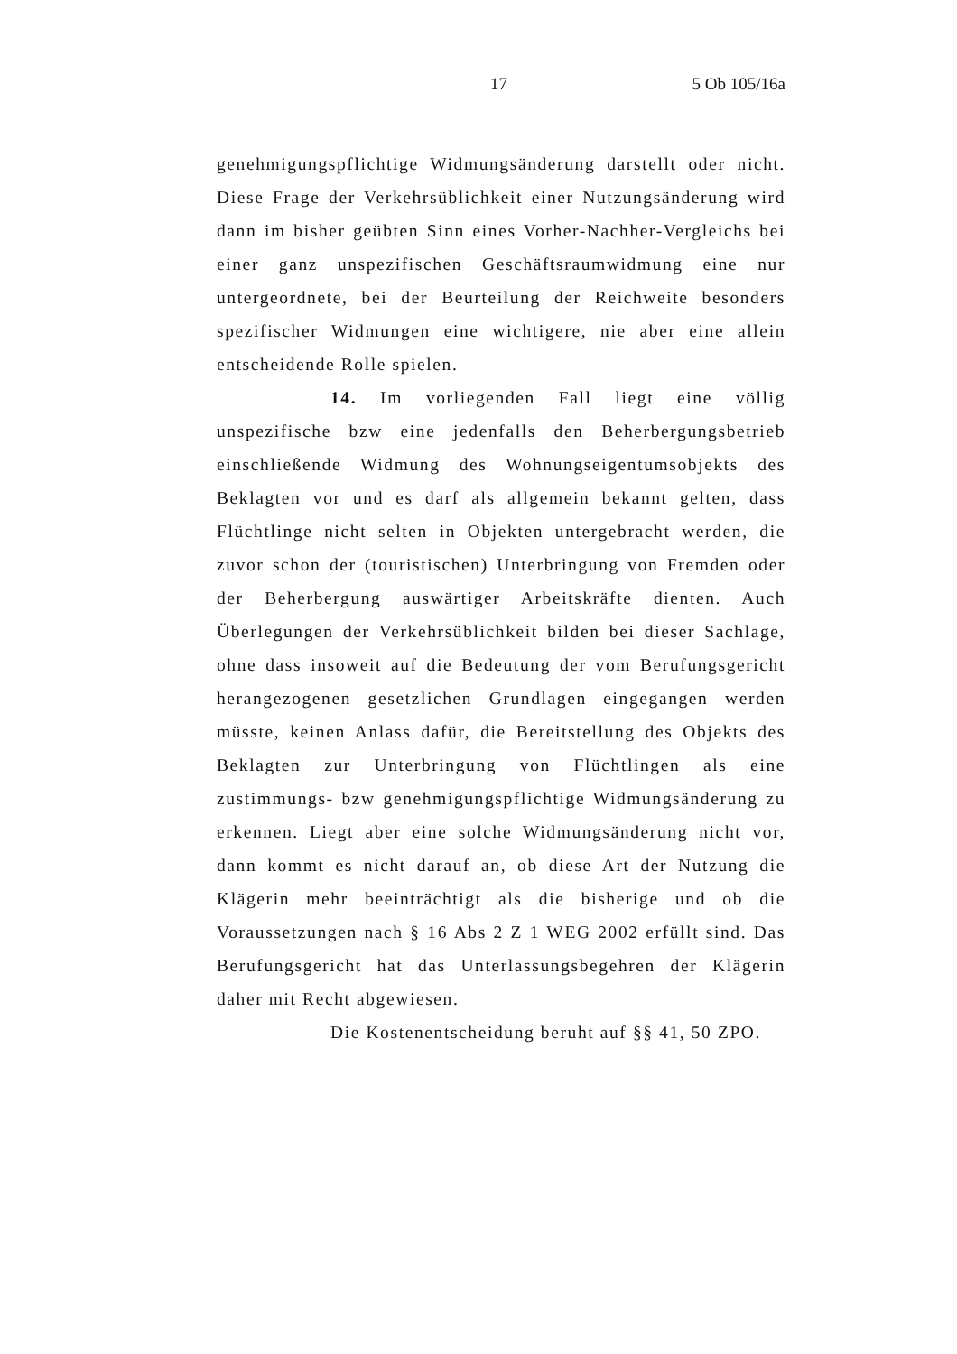17 5 Ob 105/16a
genehmigungspflichtige Widmungsänderung darstellt oder nicht. Diese Frage der Verkehrsüblichkeit einer Nutzungsänderung wird dann im bisher geübten Sinn eines Vorher-Nachher-Vergleichs bei einer ganz unspezifischen Geschäftsraumwidmung eine nur untergeordnete, bei der Beurteilung der Reichweite besonders spezifischer Widmungen eine wichtigere, nie aber eine allein entscheidende Rolle spielen.
14. Im vorliegenden Fall liegt eine völlig unspezifische bzw eine jedenfalls den Beherbergungsbetrieb einschließende Widmung des Wohnungseigentumsobjekts des Beklagten vor und es darf als allgemein bekannt gelten, dass Flüchtlinge nicht selten in Objekten untergebracht werden, die zuvor schon der (touristischen) Unterbringung von Fremden oder der Beherbergung auswärtiger Arbeitskräfte dienten. Auch Überlegungen der Verkehrsüblichkeit bilden bei dieser Sachlage, ohne dass insoweit auf die Bedeutung der vom Berufungsgericht herangezogenen gesetzlichen Grundlagen eingegangen werden müsste, keinen Anlass dafür, die Bereitstellung des Objekts des Beklagten zur Unterbringung von Flüchtlingen als eine zustimmungs- bzw genehmigungspflichtige Widmungsänderung zu erkennen. Liegt aber eine solche Widmungsänderung nicht vor, dann kommt es nicht darauf an, ob diese Art der Nutzung die Klägerin mehr beeinträchtigt als die bisherige und ob die Voraussetzungen nach § 16 Abs 2 Z 1 WEG 2002 erfüllt sind. Das Berufungsgericht hat das Unterlassungsbegehren der Klägerin daher mit Recht abgewiesen.
Die Kostenentscheidung beruht auf §§ 41, 50 ZPO.